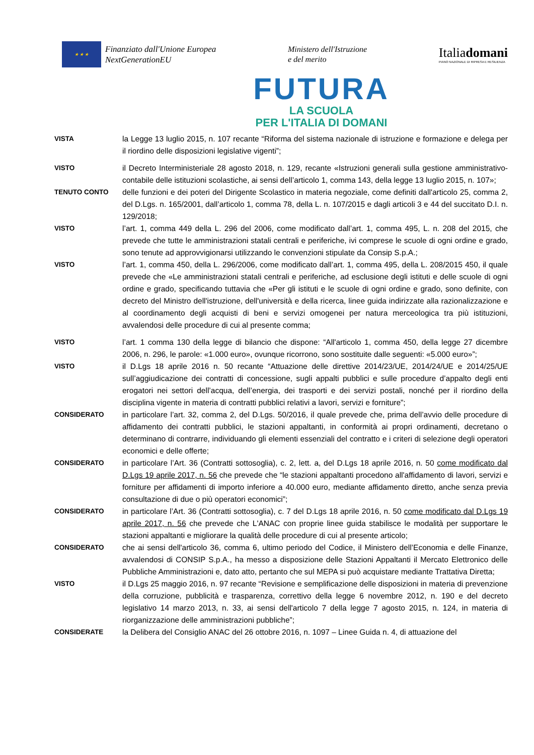★ ★ ★
Finanziato dall'Unione Europea
NextGenerationEU
Ministero dell'Istruzione
e del merito
Italiadomani
PIANO NAZIONALE DI RIPRESA E RESILIENZA
FUTURA
LA SCUOLA
PER L'ITALIA DI DOMANI
VISTA la Legge 13 luglio 2015, n. 107 recante “Riforma del sistema nazionale di istruzione e formazione e delega per il riordino delle disposizioni legislative vigenti”;
VISTO il Decreto Interministeriale 28 agosto 2018, n. 129, recante «Istruzioni generali sulla gestione amministrativo-contabile delle istituzioni scolastiche, ai sensi dell’articolo 1, comma 143, della legge 13 luglio 2015, n. 107»;
TENUTO CONTO delle funzioni e dei poteri del Dirigente Scolastico in materia negoziale, come definiti dall'articolo 25, comma 2, del D.Lgs. n. 165/2001, dall’articolo 1, comma 78, della L. n. 107/2015 e dagli articoli 3 e 44 del succitato D.I. n. 129/2018;
VISTO l’art. 1, comma 449 della L. 296 del 2006, come modificato dall’art. 1, comma 495, L. n. 208 del 2015, che prevede che tutte le amministrazioni statali centrali e periferiche, ivi comprese le scuole di ogni ordine e grado, sono tenute ad approvvigionarsi utilizzando le convenzioni stipulate da Consip S.p.A.;
VISTO l’art. 1, comma 450, della L. 296/2006, come modificato dall’art. 1, comma 495, della L. 208/2015 450, il quale prevede che «Le amministrazioni statali centrali e periferiche, ad esclusione degli istituti e delle scuole di ogni ordine e grado, specificando tuttavia che «Per gli istituti e le scuole di ogni ordine e grado, sono definite, con decreto del Ministro dell'istruzione, dell'università e della ricerca, linee guida indirizzate alla razionalizzazione e al coordinamento degli acquisti di beni e servizi omogenei per natura merceologica tra più istituzioni, avvalendosi delle procedure di cui al presente comma;
VISTO l’art. 1 comma 130 della legge di bilancio che dispone: “All'articolo 1, comma 450, della legge 27 dicembre 2006, n. 296, le parole: «1.000 euro», ovunque ricorrono, sono sostituite dalle seguenti: «5.000 euro»”;
VISTO il D.Lgs 18 aprile 2016 n. 50 recante “Attuazione delle direttive 2014/23/UE, 2014/24/UE e 2014/25/UE sull’aggiudicazione dei contratti di concessione, sugli appalti pubblici e sulle procedure d’appalto degli enti erogatori nei settori dell’acqua, dell’energia, dei trasporti e dei servizi postali, nonché per il riordino della disciplina vigente in materia di contratti pubblici relativi a lavori, servizi e forniture”;
CONSIDERATO in particolare l’art. 32, comma 2, del D.Lgs. 50/2016, il quale prevede che, prima dell’avvio delle procedure di affidamento dei contratti pubblici, le stazioni appaltanti, in conformità ai propri ordinamenti, decretano o determinano di contrarre, individuando gli elementi essenziali del contratto e i criteri di selezione degli operatori economici e delle offerte;
CONSIDERATO in particolare l’Art. 36 (Contratti sottosoglia), c. 2, lett. a, del D.Lgs 18 aprile 2016, n. 50 come modificato dal D.Lgs 19 aprile 2017, n. 56 che prevede che “le stazioni appaltanti procedono all'affidamento di lavori, servizi e forniture per affidamenti di importo inferiore a 40.000 euro, mediante affidamento diretto, anche senza previa consultazione di due o più operatori economici”;
CONSIDERATO in particolare l’Art. 36 (Contratti sottosoglia), c. 7 del D.Lgs 18 aprile 2016, n. 50 come modificato dal D.Lgs 19 aprile 2017, n. 56 che prevede che L'ANAC con proprie linee guida stabilisce le modalità per supportare le stazioni appaltanti e migliorare la qualità delle procedure di cui al presente articolo;
CONSIDERATO che ai sensi dell'articolo 36, comma 6, ultimo periodo del Codice, il Ministero dell’Economia e delle Finanze, avvalendosi di CONSIP S.p.A., ha messo a disposizione delle Stazioni Appaltanti il Mercato Elettronico delle Pubbliche Amministrazioni e, dato atto, pertanto che sul MEPA si può acquistare mediante Trattativa Diretta;
VISTO il D.Lgs 25 maggio 2016, n. 97 recante “Revisione e semplificazione delle disposizioni in materia di prevenzione della corruzione, pubblicità e trasparenza, correttivo della legge 6 novembre 2012, n. 190 e del decreto legislativo 14 marzo 2013, n. 33, ai sensi dell'articolo 7 della legge 7 agosto 2015, n. 124, in materia di riorganizzazione delle amministrazioni pubbliche”;
CONSIDERATE la Delibera del Consiglio ANAC del 26 ottobre 2016, n. 1097 – Linee Guida n. 4, di attuazione del